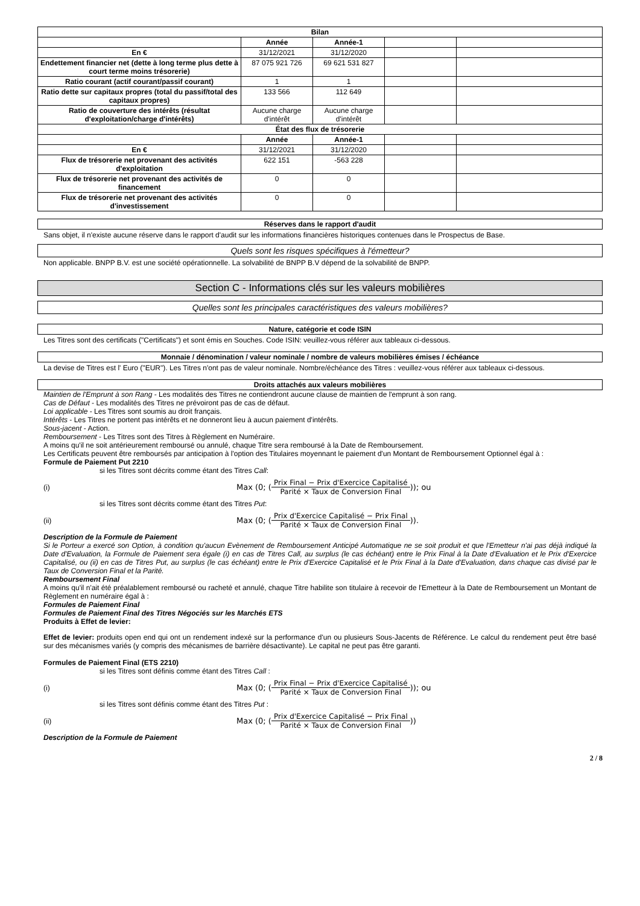| Bilan | | | | |
| | Année | Année-1 | | |
| En € | 31/12/2021 | 31/12/2020 | | |
| Endettement financier net (dette à long terme plus dette à court terme moins trésorerie) | 87 075 921 726 | 69 621 531 827 | | |
| Ratio courant (actif courant/passif courant) | 1 | 1 | | |
| Ratio dette sur capitaux propres (total du passif/total des capitaux propres) | 133 566 | 112 649 | | |
| Ratio de couverture des intérêts (résultat d'exploitation/charge d'intérêts) | Aucune charge d'intérêt | Aucune charge d'intérêt | | |
| État des flux de trésorerie | | | | |
| | Année | Année-1 | | |
| En € | 31/12/2021 | 31/12/2020 | | |
| Flux de trésorerie net provenant des activités d'exploitation | 622 151 | -563 228 | | |
| Flux de trésorerie net provenant des activités de financement | 0 | 0 | | |
| Flux de trésorerie net provenant des activités d'investissement | 0 | 0 | | |
Réserves dans le rapport d'audit
Sans objet, il n'existe aucune réserve dans le rapport d'audit sur les informations financières historiques contenues dans le Prospectus de Base.
Quels sont les risques spécifiques à l'émetteur?
Non applicable. BNPP B.V. est une société opérationnelle. La solvabilité de BNPP B.V dépend de la solvabilité de BNPP.
Section C - Informations clés sur les valeurs mobilières
Quelles sont les principales caractéristiques des valeurs mobilières?
Nature, catégorie et code ISIN
Les Titres sont des certificats ("Certificats") et sont émis en Souches. Code ISIN: veuillez-vous référer aux tableaux ci-dessous.
Monnaie / dénomination / valeur nominale / nombre de valeurs mobilières émises / échéance
La devise de Titres est l' Euro ("EUR"). Les Titres n'ont pas de valeur nominale. Nombre/échéance des Titres : veuillez-vous référer aux tableaux ci-dessous.
Droits attachés aux valeurs mobilières
Maintien de l'Emprunt à son Rang - Les modalités des Titres ne contiendront aucune clause de maintien de l'emprunt à son rang.
Cas de Défaut - Les modalités des Titres ne prévoiront pas de cas de défaut.
Loi applicable - Les Titres sont soumis au droit français.
Intérêts - Les Titres ne portent pas intérêts et ne donneront lieu à aucun paiement d'intérêts.
Sous-jacent - Action.
Remboursement - Les Titres sont des Titres à Règlement en Numéraire.
A moins qu'il ne soit antérieurement remboursé ou annulé, chaque Titre sera remboursé à la Date de Remboursement.
Les Certificats peuvent être remboursés par anticipation à l'option des Titulaires moyennant le paiement d'un Montant de Remboursement Optionnel égal à :
Formule de Paiement Put 2210
si les Titres sont décrits comme étant des Titres Call:
(i) Max (0; ( Prix Final − Prix d'Exercice Capitalisé Parité × Taux de Conversion Final )); ou
si les Titres sont décrits comme étant des Titres Put:
(ii) Max (0; ( Prix d'Exercice Capitalisé − Prix Final Parité × Taux de Conversion Final )).
Description de la Formule de Paiement
Si le Porteur a exercé son Option, à condition qu'aucun Evènement de Remboursement Anticipé Automatique ne se soit produit et que l'Emetteur n'ai pas déjà indiqué la Date d'Evaluation, la Formule de Paiement sera égale (i) en cas de Titres Call, au surplus (le cas échéant) entre le Prix Final à la Date d'Evaluation et le Prix d'Exercice Capitalisé, ou (ii) en cas de Titres Put, au surplus (le cas échéant) entre le Prix d'Exercice Capitalisé et le Prix Final à la Date d'Evaluation, dans chaque cas divisé par le Taux de Conversion Final et la Parité.
Remboursement Final
A moins qu'il n'ait été préalablement remboursé ou racheté et annulé, chaque Titre habilite son titulaire à recevoir de l'Emetteur à la Date de Remboursement un Montant de Règlement en numéraire égal à :
Formules de Paiement Final
Formules de Paiement Final des Titres Négociés sur les Marchés ETS
Produits à Effet de levier:
Effet de levier: produits open end qui ont un rendement indexé sur la performance d'un ou plusieurs Sous-Jacents de Référence. Le calcul du rendement peut être basé sur des mécanismes variés (y compris des mécanismes de barrière désactivante). Le capital ne peut pas être garanti.
Formules de Paiement Final (ETS 2210)
si les Titres sont définis comme étant des Titres Call :
(i) Max (0; ( Prix Final − Prix d'Exercice Capitalisé Parité × Taux de Conversion Final )); ou
si les Titres sont définis comme étant des Titres Put :
(ii) Max (0; ( Prix d'Exercice Capitalisé − Prix Final Parité × Taux de Conversion Final ))
Description de la Formule de Paiement
2 / 8